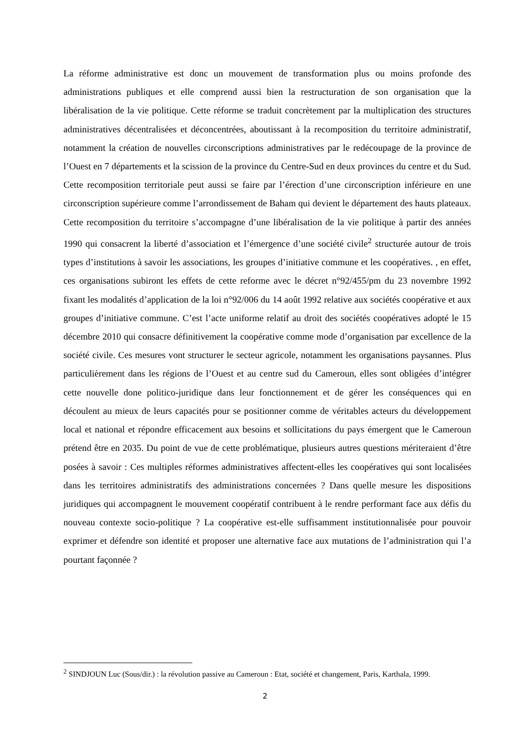La réforme administrative est donc un mouvement de transformation plus ou moins profonde des administrations publiques et elle comprend aussi bien la restructuration de son organisation que la libéralisation de la vie politique. Cette réforme se traduit concrètement par la multiplication des structures administratives décentralisées et déconcentrées, aboutissant à la recomposition du territoire administratif, notamment la création de nouvelles circonscriptions administratives par le redécoupage de la province de l’Ouest en 7 départements et la scission de la province du Centre-Sud en deux provinces du centre et du Sud. Cette recomposition territoriale peut aussi se faire par l’érection d’une circonscription inférieure en une circonscription supérieure comme l’arrondissement de Baham qui devient le département des hauts plateaux. Cette recomposition du territoire s’accompagne d’une libéralisation de la vie politique à partir des années 1990 qui consacrent la liberté d’association et l’émergence d’une société civile<sup>2</sup> structurée autour de trois types d’institutions à savoir les associations, les groupes d’initiative commune et les coopératives. , en effet, ces organisations subiront les effets de cette reforme avec le décret n°92/455/pm du 23 novembre 1992 fixant les modalités d’application de la loi n°92/006 du 14 août 1992 relative aux sociétés coopérative et aux groupes d’initiative commune. C’est l’acte uniforme relatif au droit des sociétés coopératives adopté le 15 décembre 2010 qui consacre définitivement la coopérative comme mode d’organisation par excellence de la société civile. Ces mesures vont structurer le secteur agricole, notamment les organisations paysannes. Plus particulièrement dans les régions de l’Ouest et au centre sud du Cameroun, elles sont obligées d’intégrer cette nouvelle done politico-juridique dans leur fonctionnement et de gérer les conséquences qui en découlent au mieux de leurs capacités pour se positionner comme de véritables acteurs du développement local et national et répondre efficacement aux besoins et sollicitations du pays émergent que le Cameroun prétend être en 2035. Du point de vue de cette problématique, plusieurs autres questions mériteraient d’être posées à savoir : Ces multiples réformes administratives affectent-elles les coopératives qui sont localisées dans les territoires administratifs des administrations concernées ? Dans quelle mesure les dispositions juridiques qui accompagnent le mouvement coopératif contribuent à le rendre performant face aux défis du nouveau contexte socio-politique ? La coopérative est-elle suffisamment institutionnalisée pour pouvoir exprimer et défendre son identité et proposer une alternative face aux mutations de l’administration qui l’a pourtant façonnée ?
<sup>2</sup> SINDJOUN Luc (Sous/dir.) : la révolution passive au Cameroun : Etat, société et changement, Paris, Karthala, 1999.
2